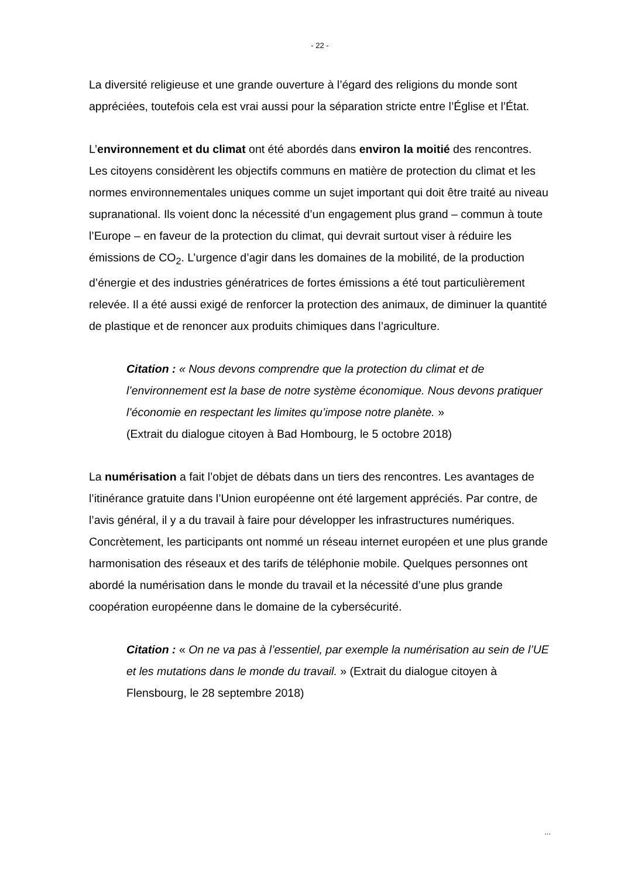- 22 -
La diversité religieuse et une grande ouverture à l’égard des religions du monde sont appréciées, toutefois cela est vrai aussi pour la séparation stricte entre l’Église et l’État.
L’environnement et du climat ont été abordés dans environ la moitié des rencontres. Les citoyens considèrent les objectifs communs en matière de protection du climat et les normes environnementales uniques comme un sujet important qui doit être traité au niveau supranational. Ils voient donc la nécessité d’un engagement plus grand – commun à toute l’Europe – en faveur de la protection du climat, qui devrait surtout viser à réduire les émissions de CO<sub>2</sub>. L’urgence d’agir dans les domaines de la mobilité, de la production d’énergie et des industries génératrices de fortes émissions a été tout particulièrement relevée. Il a été aussi exigé de renforcer la protection des animaux, de diminuer la quantité de plastique et de renoncer aux produits chimiques dans l’agriculture.
Citation : « Nous devons comprendre que la protection du climat et de l’environnement est la base de notre système économique. Nous devons pratiquer l’économie en respectant les limites qu’impose notre planète. »
(Extrait du dialogue citoyen à Bad Hombourg, le 5 octobre 2018)
La numérisation a fait l’objet de débats dans un tiers des rencontres. Les avantages de l’itinérance gratuite dans l’Union européenne ont été largement appréciés. Par contre, de l’avis général, il y a du travail à faire pour développer les infrastructures numériques. Concrètement, les participants ont nommé un réseau internet européen et une plus grande harmonisation des réseaux et des tarifs de téléphonie mobile. Quelques personnes ont abordé la numérisation dans le monde du travail et la nécessité d’une plus grande coopération européenne dans le domaine de la cybersécurité.
Citation : « On ne va pas à l’essentiel, par exemple la numérisation au sein de l’UE et les mutations dans le monde du travail. » (Extrait du dialogue citoyen à Flensbourg, le 28 septembre 2018)
...